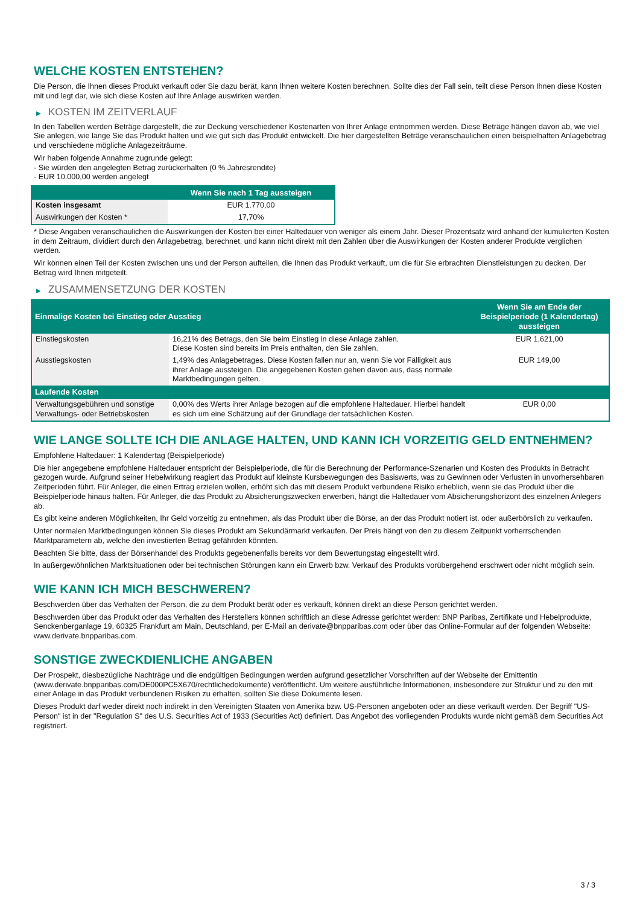WELCHE KOSTEN ENTSTEHEN?
Die Person, die Ihnen dieses Produkt verkauft oder Sie dazu berät, kann Ihnen weitere Kosten berechnen. Sollte dies der Fall sein, teilt diese Person Ihnen diese Kosten mit und legt dar, wie sich diese Kosten auf Ihre Anlage auswirken werden.
▶ KOSTEN IM ZEITVERLAUF
In den Tabellen werden Beträge dargestellt, die zur Deckung verschiedener Kostenarten von Ihrer Anlage entnommen werden. Diese Beträge hängen davon ab, wie viel Sie anlegen, wie lange Sie das Produkt halten und wie gut sich das Produkt entwickelt. Die hier dargestellten Beträge veranschaulichen einen beispielhaften Anlagebetrag und verschiedene mögliche Anlagezeiträume.
Wir haben folgende Annahme zugrunde gelegt:
- Sie würden den angelegten Betrag zurückerhalten (0 % Jahresrendite)
- EUR 10.000,00 werden angelegt
| | Wenn Sie nach 1 Tag aussteigen |
| --- | --- |
| Kosten insgesamt | EUR 1.770,00 |
| Auswirkungen der Kosten * | 17,70% |
* Diese Angaben veranschaulichen die Auswirkungen der Kosten bei einer Haltedauer von weniger als einem Jahr. Dieser Prozentsatz wird anhand der kumulierten Kosten in dem Zeitraum, dividiert durch den Anlagebetrag, berechnet, und kann nicht direkt mit den Zahlen über die Auswirkungen der Kosten anderer Produkte verglichen werden.
Wir können einen Teil der Kosten zwischen uns und der Person aufteilen, die Ihnen das Produkt verkauft, um die für Sie erbrachten Dienstleistungen zu decken. Der Betrag wird Ihnen mitgeteilt.
▶ ZUSAMMENSETZUNG DER KOSTEN
| Einmalige Kosten bei Einstieg oder Ausstieg | | Wenn Sie am Ende der Beispielperiode (1 Kalendertag) aussteigen |
| --- | --- | --- |
| Einstiegskosten | 16,21% des Betrags, den Sie beim Einstieg in diese Anlage zahlen. Diese Kosten sind bereits im Preis enthalten, den Sie zahlen. | EUR 1.621,00 |
| Ausstiegskosten | 1,49% des Anlagebetrages. Diese Kosten fallen nur an, wenn Sie vor Fälligkeit aus ihrer Anlage aussteigen. Die angegebenen Kosten gehen davon aus, dass normale Marktbedingungen gelten. | EUR 149,00 |
| Laufende Kosten | | |
| Verwaltungsgebühren und sonstige Verwaltungs- oder Betriebskosten | 0,00% des Werts ihrer Anlage bezogen auf die empfohlene Haltedauer. Hierbei handelt es sich um eine Schätzung auf der Grundlage der tatsächlichen Kosten. | EUR 0,00 |
WIE LANGE SOLLTE ICH DIE ANLAGE HALTEN, UND KANN ICH VORZEITIG GELD ENTNEHMEN?
Empfohlene Haltedauer: 1 Kalendertag (Beispielperiode)
Die hier angegebene empfohlene Haltedauer entspricht der Beispielperiode, die für die Berechnung der Performance-Szenarien und Kosten des Produkts in Betracht gezogen wurde. Aufgrund seiner Hebelwirkung reagiert das Produkt auf kleinste Kursbewegungen des Basiswerts, was zu Gewinnen oder Verlusten in unvorhersehbaren Zeitperioden führt. Für Anleger, die einen Ertrag erzielen wollen, erhöht sich das mit diesem Produkt verbundene Risiko erheblich, wenn sie das Produkt über die Beispielperiode hinaus halten. Für Anleger, die das Produkt zu Absicherungszwecken erwerben, hängt die Haltedauer vom Absicherungshorizont des einzelnen Anlegers ab.
Es gibt keine anderen Möglichkeiten, Ihr Geld vorzeitig zu entnehmen, als das Produkt über die Börse, an der das Produkt notiert ist, oder außerbörslich zu verkaufen.
Unter normalen Marktbedingungen können Sie dieses Produkt am Sekundärmarkt verkaufen. Der Preis hängt von den zu diesem Zeitpunkt vorherrschenden Marktparametern ab, welche den investierten Betrag gefährden könnten.
Beachten Sie bitte, dass der Börsenhandel des Produkts gegebenenfalls bereits vor dem Bewertungstag eingestellt wird.
In außergewöhnlichen Marktsituationen oder bei technischen Störungen kann ein Erwerb bzw. Verkauf des Produkts vorübergehend erschwert oder nicht möglich sein.
WIE KANN ICH MICH BESCHWEREN?
Beschwerden über das Verhalten der Person, die zu dem Produkt berät oder es verkauft, können direkt an diese Person gerichtet werden.
Beschwerden über das Produkt oder das Verhalten des Herstellers können schriftlich an diese Adresse gerichtet werden: BNP Paribas, Zertifikate und Hebelprodukte, Senckenberganlage 19, 60325 Frankfurt am Main, Deutschland, per E-Mail an derivate@bnpparibas.com oder über das Online-Formular auf der folgenden Webseite: www.derivate.bnpparibas.com.
SONSTIGE ZWECKDIENLICHE ANGABEN
Der Prospekt, diesbezügliche Nachträge und die endgültigen Bedingungen werden aufgrund gesetzlicher Vorschriften auf der Webseite der Emittentin (www.derivate.bnpparibas.com/DE000PC5X670/rechtlichedokumente) veröffentlicht. Um weitere ausführliche Informationen, insbesondere zur Struktur und zu den mit einer Anlage in das Produkt verbundenen Risiken zu erhalten, sollten Sie diese Dokumente lesen.
Dieses Produkt darf weder direkt noch indirekt in den Vereinigten Staaten von Amerika bzw. US-Personen angeboten oder an diese verkauft werden. Der Begriff "US-Person" ist in der "Regulation S" des U.S. Securities Act of 1933 (Securities Act) definiert. Das Angebot des vorliegenden Produkts wurde nicht gemäß dem Securities Act registriert.
3 / 3